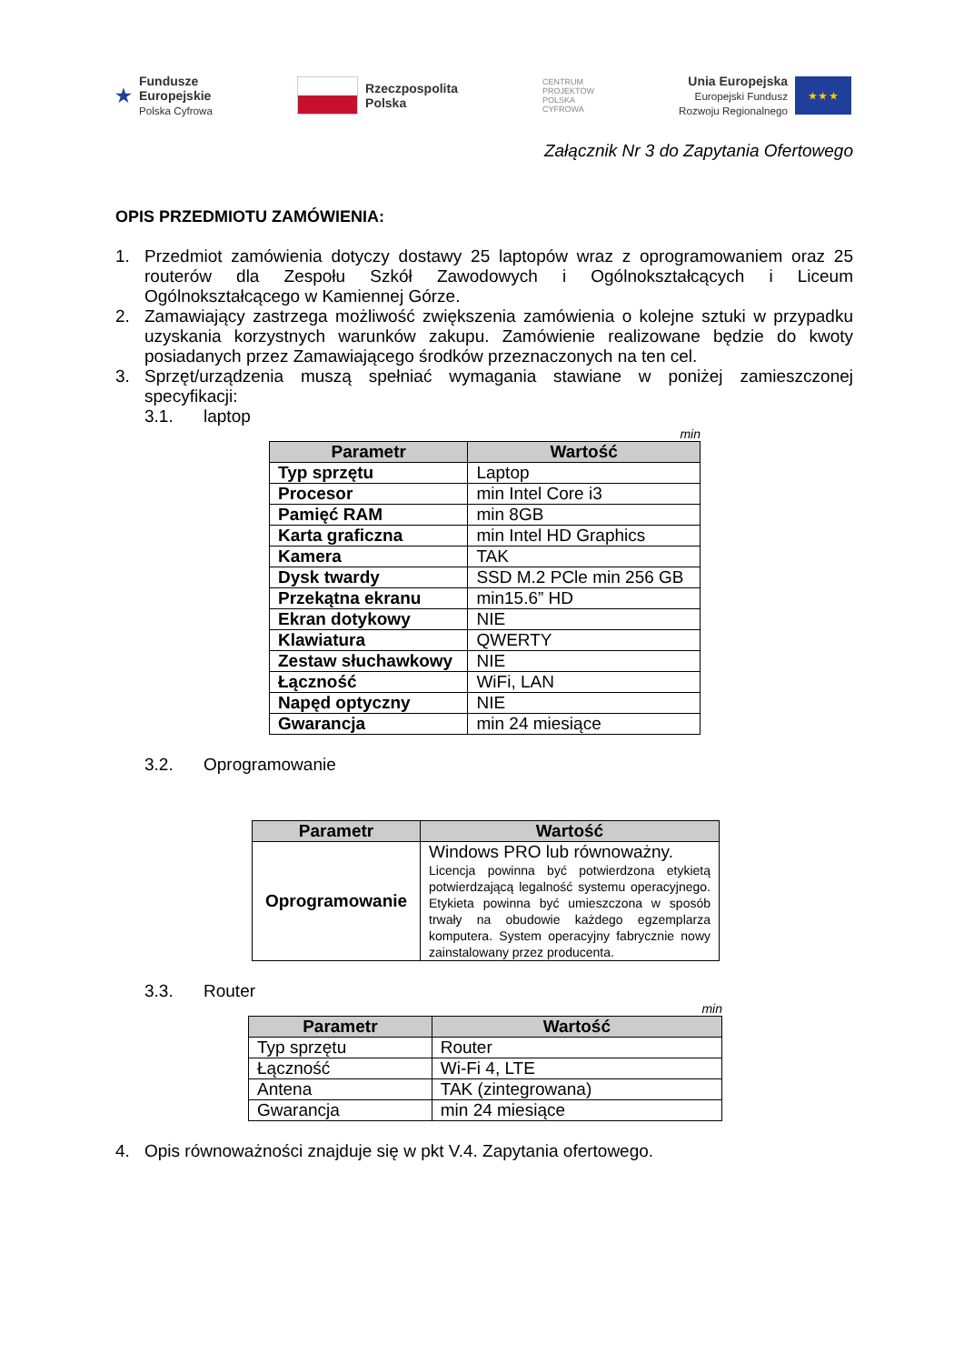★ Fundusze
Europejskie
Polska Cyfrowa
Rzeczpospolita
Polska
CENTRUM
PROJEKTÓW
POLSKA
CYFROWA
Unia Europejska
Europejski Fundusz
Rozwoju Regionalnego ★ ★ ★
Załącznik Nr 3 do Zapytania Ofertowego
OPIS PRZEDMIOTU ZAMÓWIENIA:
1. Przedmiot zamówienia dotyczy dostawy 25 laptopów wraz z oprogramowaniem oraz 25 routerów dla Zespołu Szkół Zawodowych i Ogólnokształcących i Liceum Ogólnokształcącego w Kamiennej Górze.
2. Zamawiający zastrzega możliwość zwiększenia zamówienia o kolejne sztuki w przypadku uzyskania korzystnych warunków zakupu. Zamówienie realizowane będzie do kwoty posiadanych przez Zamawiającego środków przeznaczonych na ten cel.
3. Sprzęt/urządzenia muszą spełniać wymagania stawiane w poniżej zamieszczonej specyfikacji:
3.1. laptop
min
| Parametr | Wartość |
| --- | --- |
| Typ sprzętu | Laptop |
| Procesor | min Intel Core i3 |
| Pamięć RAM | min 8GB |
| Karta graficzna | min Intel HD Graphics |
| Kamera | TAK |
| Dysk twardy | SSD M.2 PCle min 256 GB |
| Przekątna ekranu | min15.6” HD |
| Ekran dotykowy | NIE |
| Klawiatura | QWERTY |
| Zestaw słuchawkowy | NIE |
| Łączność | WiFi, LAN |
| Napęd optyczny | NIE |
| Gwarancja | min 24 miesiące |
3.2. Oprogramowanie
| Parametr | Wartość |
| --- | --- |
| Oprogramowanie | Windows PRO lub równoważny. Licencja powinna być potwierdzona etykietą potwierdzającą legalność systemu operacyjnego. Etykieta powinna być umieszczona w sposób trwały na obudowie każdego egzemplarza komputera. System operacyjny fabrycznie nowy zainstalowany przez producenta. |
3.3. Router
min
| Parametr | Wartość |
| --- | --- |
| Typ sprzętu | Router |
| Łączność | Wi-Fi 4, LTE |
| Antena | TAK (zintegrowana) |
| Gwarancja | min 24 miesiące |
4. Opis równoważności znajduje się w pkt V.4. Zapytania ofertowego.